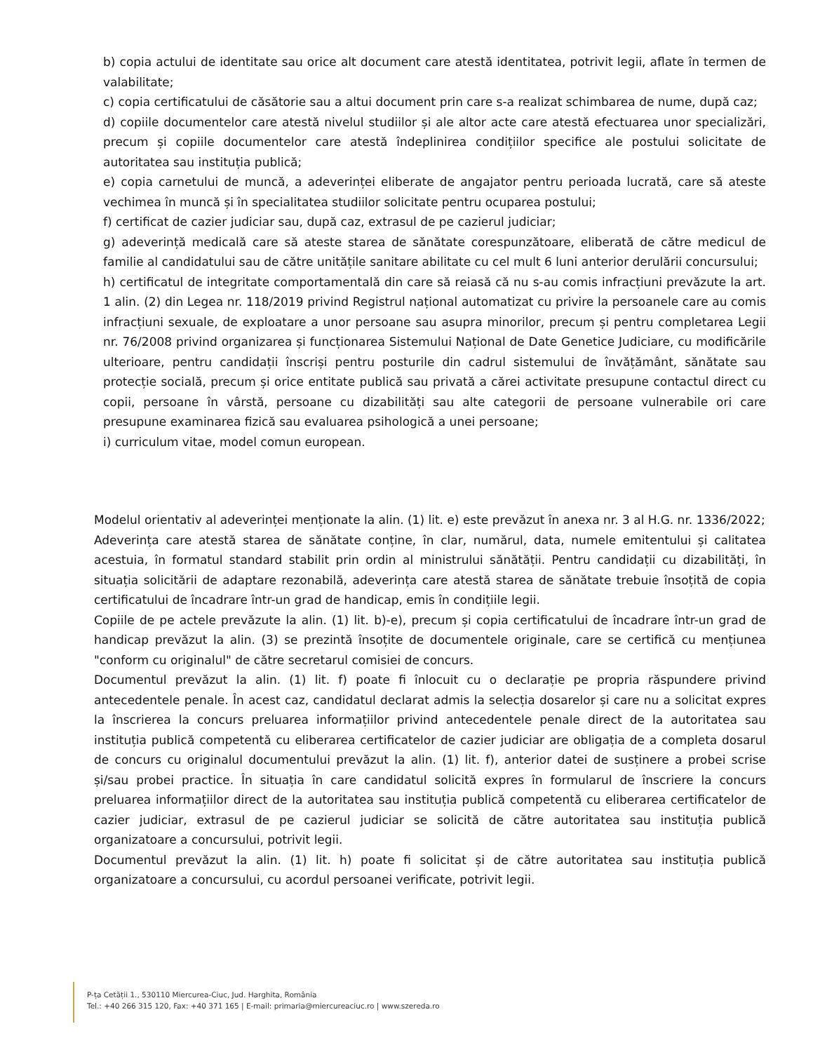b) copia actului de identitate sau orice alt document care atestă identitatea, potrivit legii, aflate în termen de valabilitate;
c) copia certificatului de căsătorie sau a altui document prin care s-a realizat schimbarea de nume, după caz;
d) copiile documentelor care atestă nivelul studiilor și ale altor acte care atestă efectuarea unor specializări, precum și copiile documentelor care atestă îndeplinirea condițiilor specifice ale postului solicitate de autoritatea sau instituția publică;
e) copia carnetului de muncă, a adeverinței eliberate de angajator pentru perioada lucrată, care să ateste vechimea în muncă și în specialitatea studiilor solicitate pentru ocuparea postului;
f) certificat de cazier judiciar sau, după caz, extrasul de pe cazierul judiciar;
g) adeverință medicală care să ateste starea de sănătate corespunzătoare, eliberată de către medicul de familie al candidatului sau de către unitățile sanitare abilitate cu cel mult 6 luni anterior derulării concursului;
h) certificatul de integritate comportamentală din care să reiasă că nu s-au comis infracțiuni prevăzute la art. 1 alin. (2) din Legea nr. 118/2019 privind Registrul național automatizat cu privire la persoanele care au comis infracțiuni sexuale, de exploatare a unor persoane sau asupra minorilor, precum și pentru completarea Legii nr. 76/2008 privind organizarea și funcționarea Sistemului Național de Date Genetice Judiciare, cu modificările ulterioare, pentru candidații înscriși pentru posturile din cadrul sistemului de învățământ, sănătate sau protecție socială, precum și orice entitate publică sau privată a cărei activitate presupune contactul direct cu copii, persoane în vârstă, persoane cu dizabilități sau alte categorii de persoane vulnerabile ori care presupune examinarea fizică sau evaluarea psihologică a unei persoane;
i) curriculum vitae, model comun european.
Modelul orientativ al adeverinței menționate la alin. (1) lit. e) este prevăzut în anexa nr. 3 al H.G. nr. 1336/2022;
Adeverința care atestă starea de sănătate conține, în clar, numărul, data, numele emitentului și calitatea acestuia, în formatul standard stabilit prin ordin al ministrului sănătății. Pentru candidații cu dizabilități, în situația solicitării de adaptare rezonabilă, adeverința care atestă starea de sănătate trebuie însoțită de copia certificatului de încadrare într-un grad de handicap, emis în condițiile legii.
Copiile de pe actele prevăzute la alin. (1) lit. b)-e), precum și copia certificatului de încadrare într-un grad de handicap prevăzut la alin. (3) se prezintă însoțite de documentele originale, care se certifică cu mențiunea "conform cu originalul" de către secretarul comisiei de concurs.
Documentul prevăzut la alin. (1) lit. f) poate fi înlocuit cu o declarație pe propria răspundere privind antecedentele penale. În acest caz, candidatul declarat admis la selecția dosarelor și care nu a solicitat expres la înscrierea la concurs preluarea informațiilor privind antecedentele penale direct de la autoritatea sau instituția publică competentă cu eliberarea certificatelor de cazier judiciar are obligația de a completa dosarul de concurs cu originalul documentului prevăzut la alin. (1) lit. f), anterior datei de susținere a probei scrise și/sau probei practice. În situația în care candidatul solicită expres în formularul de înscriere la concurs preluarea informațiilor direct de la autoritatea sau instituția publică competentă cu eliberarea certificatelor de cazier judiciar, extrasul de pe cazierul judiciar se solicită de către autoritatea sau instituția publică organizatoare a concursului, potrivit legii.
Documentul prevăzut la alin. (1) lit. h) poate fi solicitat și de către autoritatea sau instituția publică organizatoare a concursului, cu acordul persoanei verificate, potrivit legii.
P-ța Cetății 1., 530110 Miercurea-Ciuc, Jud. Harghita, România
Tel.: +40 266 315 120, Fax: +40 371 165 | E-mail: primaria@miercureaciuc.ro | www.szereda.ro